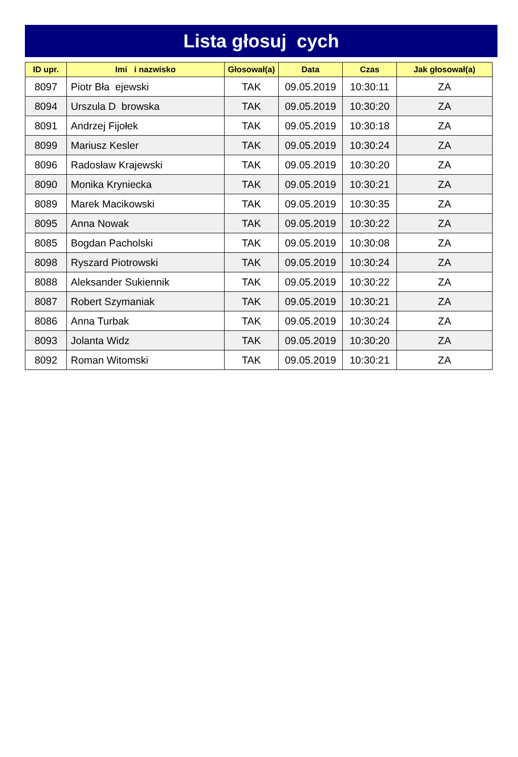Lista głosuj cych
| ID upr. | Imi i nazwisko | Głosował(a) | Data | Czas | Jak głosował(a) |
| --- | --- | --- | --- | --- | --- |
| 8097 | Piotr Bła ejewski | TAK | 09.05.2019 | 10:30:11 | ZA |
| 8094 | Urszula D browska | TAK | 09.05.2019 | 10:30:20 | ZA |
| 8091 | Andrzej Fijołek | TAK | 09.05.2019 | 10:30:18 | ZA |
| 8099 | Mariusz Kesler | TAK | 09.05.2019 | 10:30:24 | ZA |
| 8096 | Radosław Krajewski | TAK | 09.05.2019 | 10:30:20 | ZA |
| 8090 | Monika Kryniecka | TAK | 09.05.2019 | 10:30:21 | ZA |
| 8089 | Marek Macikowski | TAK | 09.05.2019 | 10:30:35 | ZA |
| 8095 | Anna Nowak | TAK | 09.05.2019 | 10:30:22 | ZA |
| 8085 | Bogdan Pacholski | TAK | 09.05.2019 | 10:30:08 | ZA |
| 8098 | Ryszard Piotrowski | TAK | 09.05.2019 | 10:30:24 | ZA |
| 8088 | Aleksander Sukiennik | TAK | 09.05.2019 | 10:30:22 | ZA |
| 8087 | Robert Szymaniak | TAK | 09.05.2019 | 10:30:21 | ZA |
| 8086 | Anna Turbak | TAK | 09.05.2019 | 10:30:24 | ZA |
| 8093 | Jolanta Widz | TAK | 09.05.2019 | 10:30:20 | ZA |
| 8092 | Roman Witomski | TAK | 09.05.2019 | 10:30:21 | ZA |